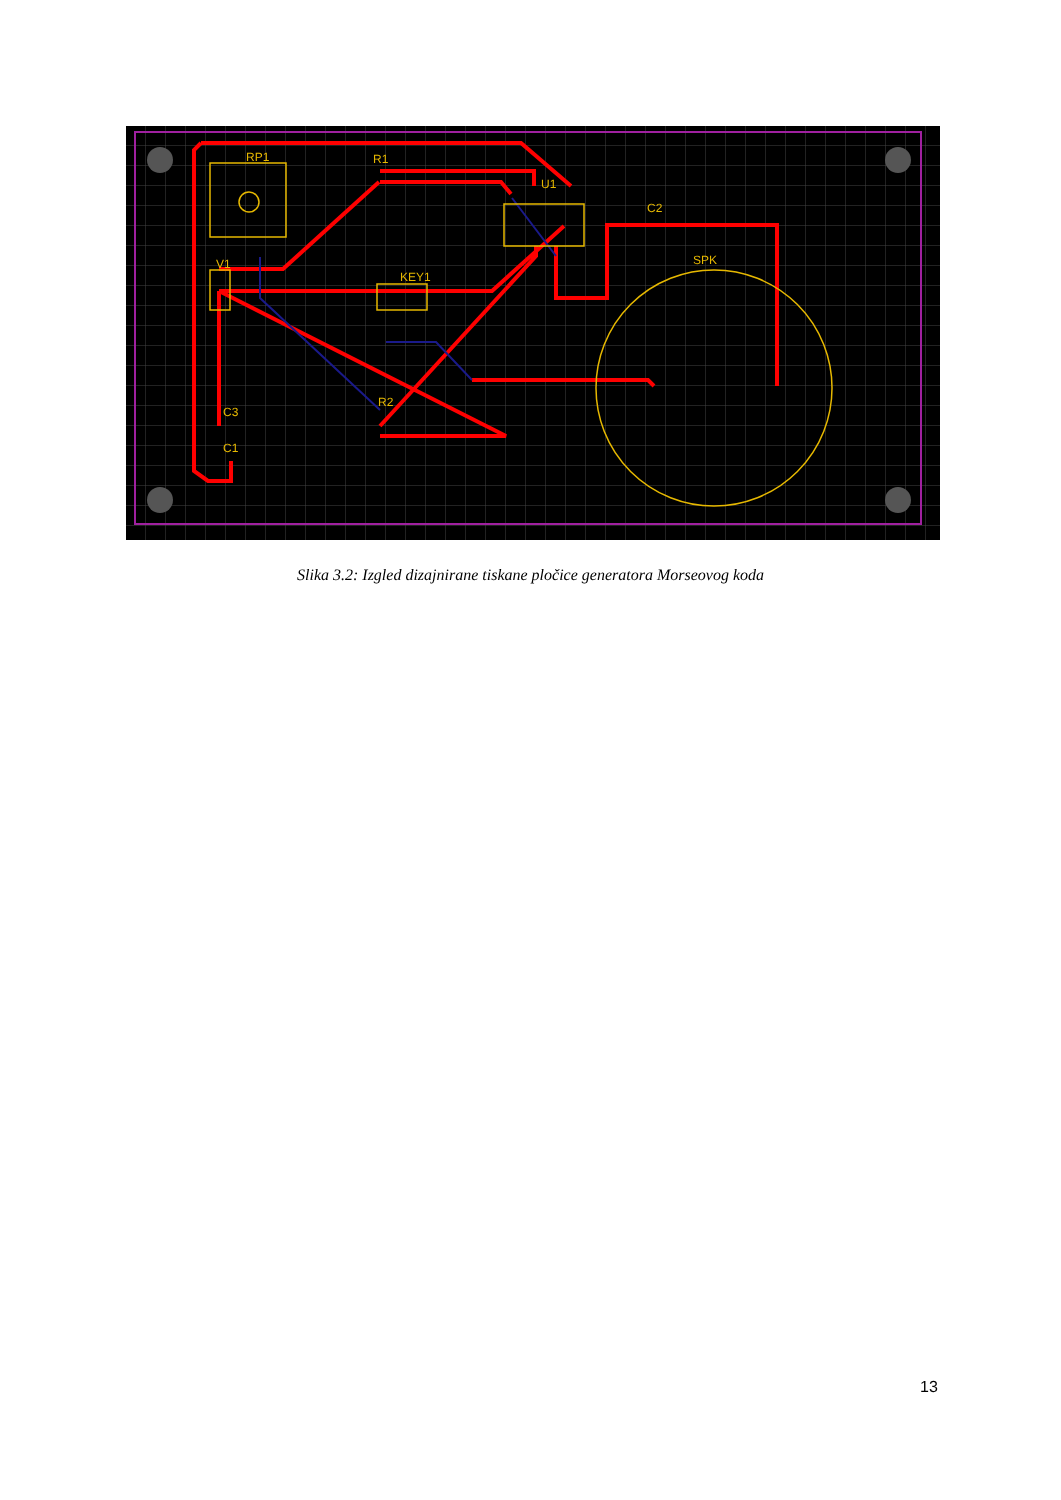RP1
R1
U1
C2
V1
KEY1
SPK
R2
C3
C1
Slika 3.2: Izgled dizajnirane tiskane pločice generatora Morseovog koda
13